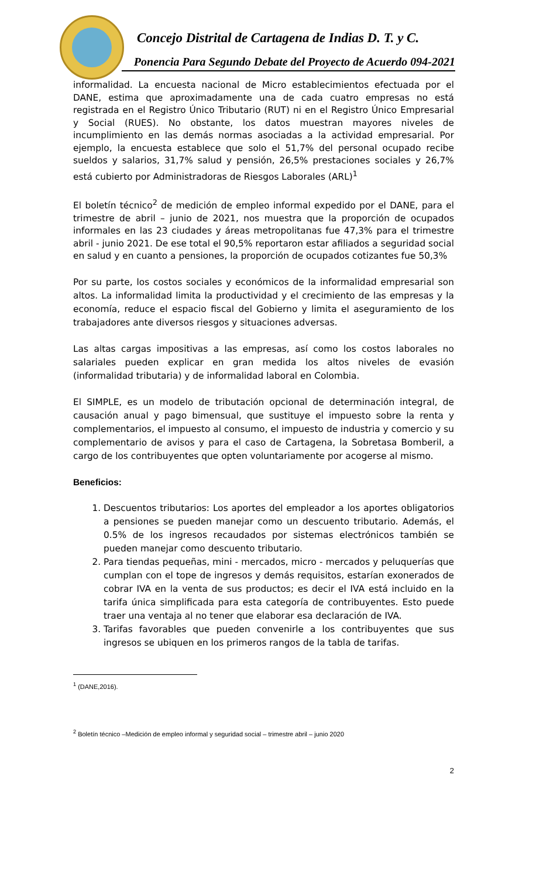Concejo Distrital de Cartagena de Indias D. T. y C.
Ponencia Para Segundo Debate del Proyecto de Acuerdo 094-2021
informalidad. La encuesta nacional de Micro establecimientos efectuada por el DANE, estima que aproximadamente una de cada cuatro empresas no está registrada en el Registro Único Tributario (RUT) ni en el Registro Único Empresarial y Social (RUES). No obstante, los datos muestran mayores niveles de incumplimiento en las demás normas asociadas a la actividad empresarial. Por ejemplo, la encuesta establece que solo el 51,7% del personal ocupado recibe sueldos y salarios, 31,7% salud y pensión, 26,5% prestaciones sociales y 26,7% está cubierto por Administradoras de Riesgos Laborales (ARL)<sup>1</sup>
El boletín técnico<sup>2</sup> de medición de empleo informal expedido por el DANE, para el trimestre de abril – junio de 2021, nos muestra que la proporción de ocupados informales en las 23 ciudades y áreas metropolitanas fue 47,3% para el trimestre abril - junio 2021. De ese total el 90,5% reportaron estar afiliados a seguridad social en salud y en cuanto a pensiones, la proporción de ocupados cotizantes fue 50,3%
Por su parte, los costos sociales y económicos de la informalidad empresarial son altos. La informalidad limita la productividad y el crecimiento de las empresas y la economía, reduce el espacio fiscal del Gobierno y limita el aseguramiento de los trabajadores ante diversos riesgos y situaciones adversas.
Las altas cargas impositivas a las empresas, así como los costos laborales no salariales pueden explicar en gran medida los altos niveles de evasión (informalidad tributaria) y de informalidad laboral en Colombia.
El SIMPLE, es un modelo de tributación opcional de determinación integral, de causación anual y pago bimensual, que sustituye el impuesto sobre la renta y complementarios, el impuesto al consumo, el impuesto de industria y comercio y su complementario de avisos y para el caso de Cartagena, la Sobretasa Bomberil, a cargo de los contribuyentes que opten voluntariamente por acogerse al mismo.
Beneficios:
1. Descuentos tributarios: Los aportes del empleador a los aportes obligatorios a pensiones se pueden manejar como un descuento tributario. Además, el 0.5% de los ingresos recaudados por sistemas electrónicos también se pueden manejar como descuento tributario.
2. Para tiendas pequeñas, mini - mercados, micro - mercados y peluquerías que cumplan con el tope de ingresos y demás requisitos, estarían exonerados de cobrar IVA en la venta de sus productos; es decir el IVA está incluido en la tarifa única simplificada para esta categoría de contribuyentes. Esto puede traer una ventaja al no tener que elaborar esa declaración de IVA.
3. Tarifas favorables que pueden convenirle a los contribuyentes que sus ingresos se ubiquen en los primeros rangos de la tabla de tarifas.
<sup>1</sup> (DANE,2016).
<sup>2</sup> Boletín técnico –Medición de empleo informal y seguridad social – trimestre abril – junio 2020
2